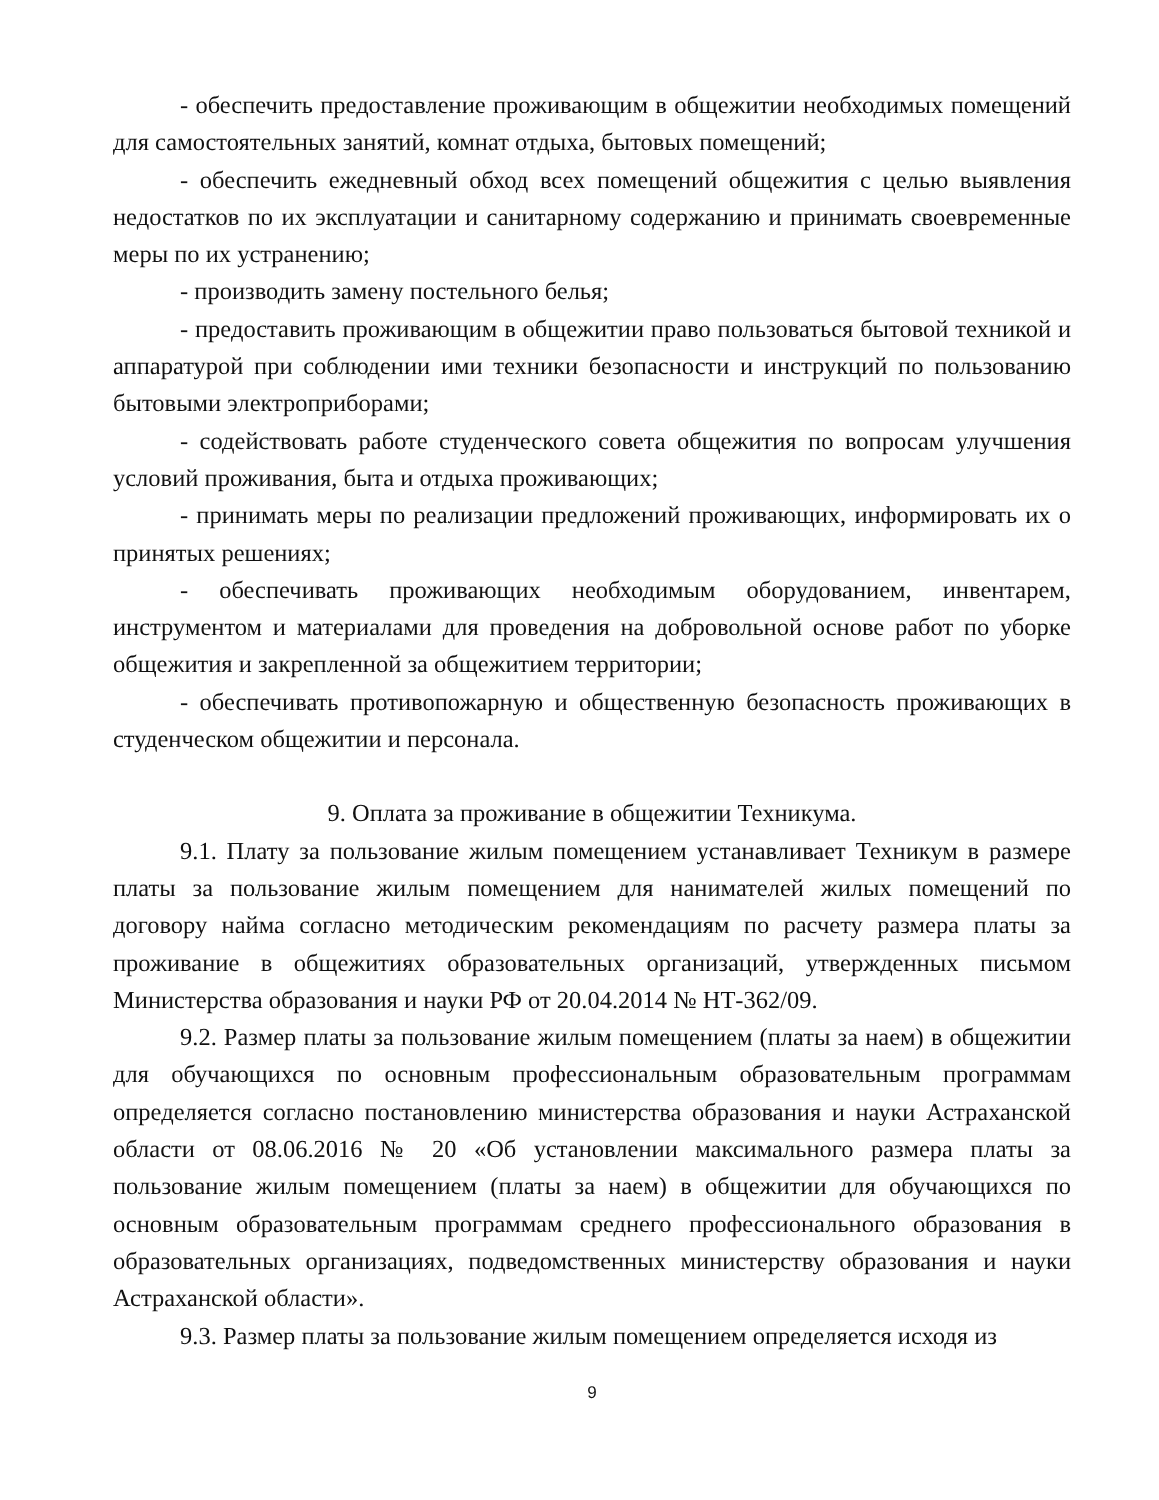- обеспечить предоставление проживающим в общежитии необходимых помещений для самостоятельных занятий, комнат отдыха, бытовых помещений;
- обеспечить ежедневный обход всех помещений общежития с целью выявления недостатков по их эксплуатации и санитарному содержанию и принимать своевременные меры по их устранению;
- производить замену постельного белья;
- предоставить проживающим в общежитии право пользоваться бытовой техникой и аппаратурой при соблюдении ими техники безопасности и инструкций по пользованию бытовыми электроприборами;
- содействовать работе студенческого совета общежития по вопросам улучшения условий проживания, быта и отдыха проживающих;
- принимать меры по реализации предложений проживающих, информировать их о принятых решениях;
- обеспечивать проживающих необходимым оборудованием, инвентарем, инструментом и материалами для проведения на добровольной основе работ по уборке общежития и закрепленной за общежитием территории;
- обеспечивать противопожарную и общественную безопасность проживающих в студенческом общежитии и персонала.
9. Оплата за проживание в общежитии Техникума.
9.1. Плату за пользование жилым помещением устанавливает Техникум в размере платы за пользование жилым помещением для нанимателей жилых помещений по договору найма согласно методическим рекомендациям по расчету размера платы за проживание в общежитиях образовательных организаций, утвержденных письмом Министерства образования и науки РФ от 20.04.2014 № НТ-362/09.
9.2. Размер платы за пользование жилым помещением (платы за наем) в общежитии для обучающихся по основным профессиональным образовательным программам определяется согласно постановлению министерства образования и науки Астраханской области от 08.06.2016 № 20 «Об установлении максимального размера платы за пользование жилым помещением (платы за наем) в общежитии для обучающихся по основным образовательным программам среднего профессионального образования в образовательных организациях, подведомственных министерству образования и науки Астраханской области».
9.3. Размер платы за пользование жилым помещением определяется исходя из
9